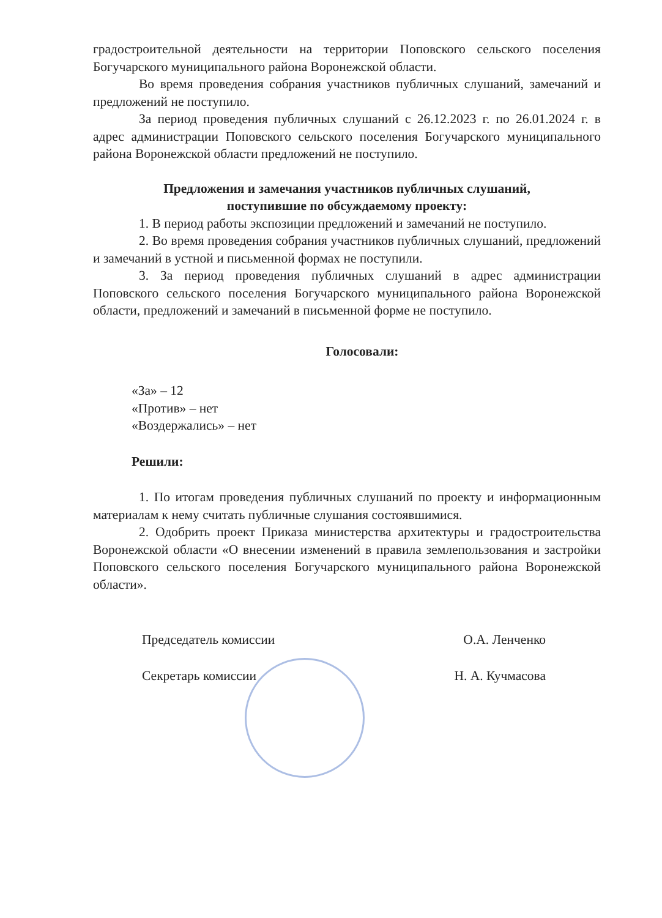градостроительной деятельности на территории Поповского сельского поселения Богучарского муниципального района Воронежской области.
Во время проведения собрания участников публичных слушаний, замечаний и предложений не поступило.
За период проведения публичных слушаний с 26.12.2023 г. по 26.01.2024 г. в адрес администрации Поповского сельского поселения Богучарского муниципального района Воронежской области предложений не поступило.
Предложения и замечания участников публичных слушаний,
поступившие по обсуждаемому проекту:
1. В период работы экспозиции предложений и замечаний не поступило.
2. Во время проведения собрания участников публичных слушаний, предложений и замечаний в устной и письменной формах не поступили.
3. За период проведения публичных слушаний в адрес администрации Поповского сельского поселения Богучарского муниципального района Воронежской области, предложений и замечаний в письменной форме не поступило.
Голосовали:
«За» – 12
«Против» – нет
«Воздержались» – нет
Решили:
1. По итогам проведения публичных слушаний по проекту и информационным материалам к нему считать публичные слушания состоявшимися.
2. Одобрить проект Приказа министерства архитектуры и градостроительства Воронежской области «О внесении изменений в правила землепользования и застройки Поповского сельского поселения Богучарского муниципального района Воронежской области».
Председатель комиссии О.А. Ленченко
Секретарь комиссии Н. А. Кучмасова